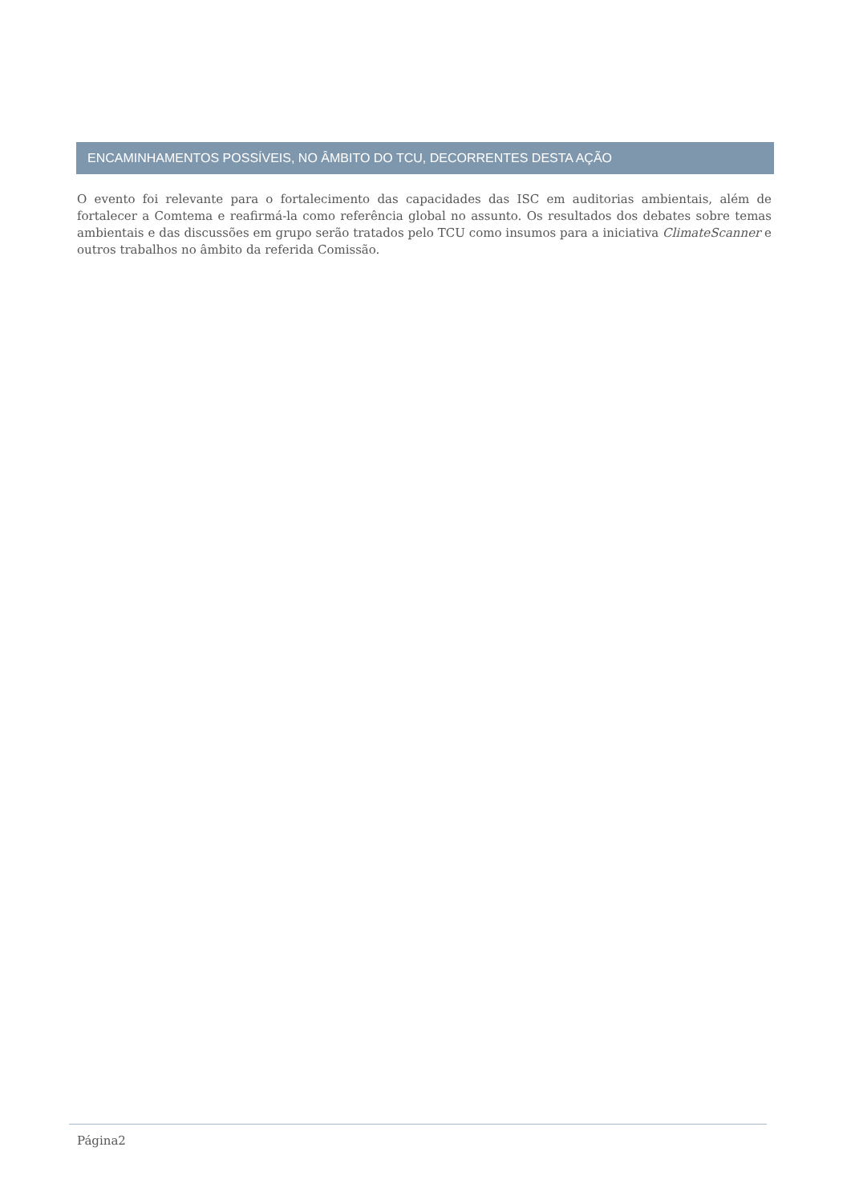ENCAMINHAMENTOS POSSÍVEIS, NO ÂMBITO DO TCU, DECORRENTES DESTA AÇÃO
O evento foi relevante para o fortalecimento das capacidades das ISC em auditorias ambientais, além de fortalecer a Comtema e reafirmá-la como referência global no assunto. Os resultados dos debates sobre temas ambientais e das discussões em grupo serão tratados pelo TCU como insumos para a iniciativa ClimateScanner e outros trabalhos no âmbito da referida Comissão.
Página2